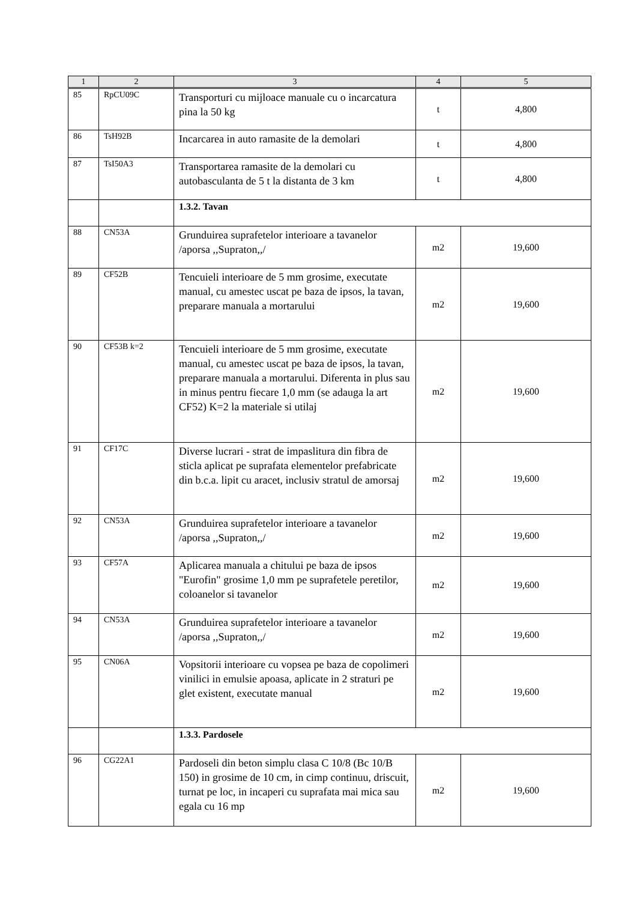| 1 | 2 | 3 | 4 | 5 |
| --- | --- | --- | --- | --- |
| 85 | RpCU09C | Transporturi cu mijloace manuale cu o incarcatura pina la 50 kg | t | 4,800 |
| 86 | TsH92B | Incarcarea in auto ramasite de la demolari | t | 4,800 |
| 87 | TsI50A3 | Transportarea ramasite de la demolari cu autobasculanta de 5 t la distanta de 3 km | t | 4,800 |
| | | 1.3.2. Tavan | | |
| 88 | CN53A | Grunduirea suprafetelor interioare a tavanelor /aporsa ,,Supraton,,/ | m2 | 19,600 |
| 89 | CF52B | Tencuieli interioare de 5 mm grosime, executate manual, cu amestec uscat pe baza de ipsos, la tavan, preparare manuala a mortarului | m2 | 19,600 |
| 90 | CF53B k=2 | Tencuieli interioare de 5 mm grosime, executate manual, cu amestec uscat pe baza de ipsos, la tavan, preparare manuala a mortarului. Diferenta in plus sau in minus pentru fiecare 1,0 mm (se adauga la art CF52) K=2 la materiale si utilaj | m2 | 19,600 |
| 91 | CF17C | Diverse lucrari - strat de impaslitura din fibra de sticla aplicat pe suprafata elementelor prefabricate din b.c.a. lipit cu aracet, inclusiv stratul de amorsaj | m2 | 19,600 |
| 92 | CN53A | Grunduirea suprafetelor interioare a tavanelor /aporsa ,,Supraton,,/ | m2 | 19,600 |
| 93 | CF57A | Aplicarea manuala a chitului pe baza de ipsos "Eurofin" grosime 1,0 mm pe suprafetele peretilor, coloanelor si tavanelor | m2 | 19,600 |
| 94 | CN53A | Grunduirea suprafetelor interioare a tavanelor /aporsa ,,Supraton,,/ | m2 | 19,600 |
| 95 | CN06A | Vopsitorii interioare cu vopsea pe baza de copolimeri vinilici in emulsie apoasa, aplicate in 2 straturi pe glet existent, executate manual | m2 | 19,600 |
| | | 1.3.3. Pardosele | | |
| 96 | CG22A1 | Pardoseli din beton simplu clasa C 10/8 (Bc 10/B 150) in grosime de 10 cm, in cimp continuu, driscuit, turnat pe loc, in incaperi cu suprafata mai mica sau egala cu 16 mp | m2 | 19,600 |